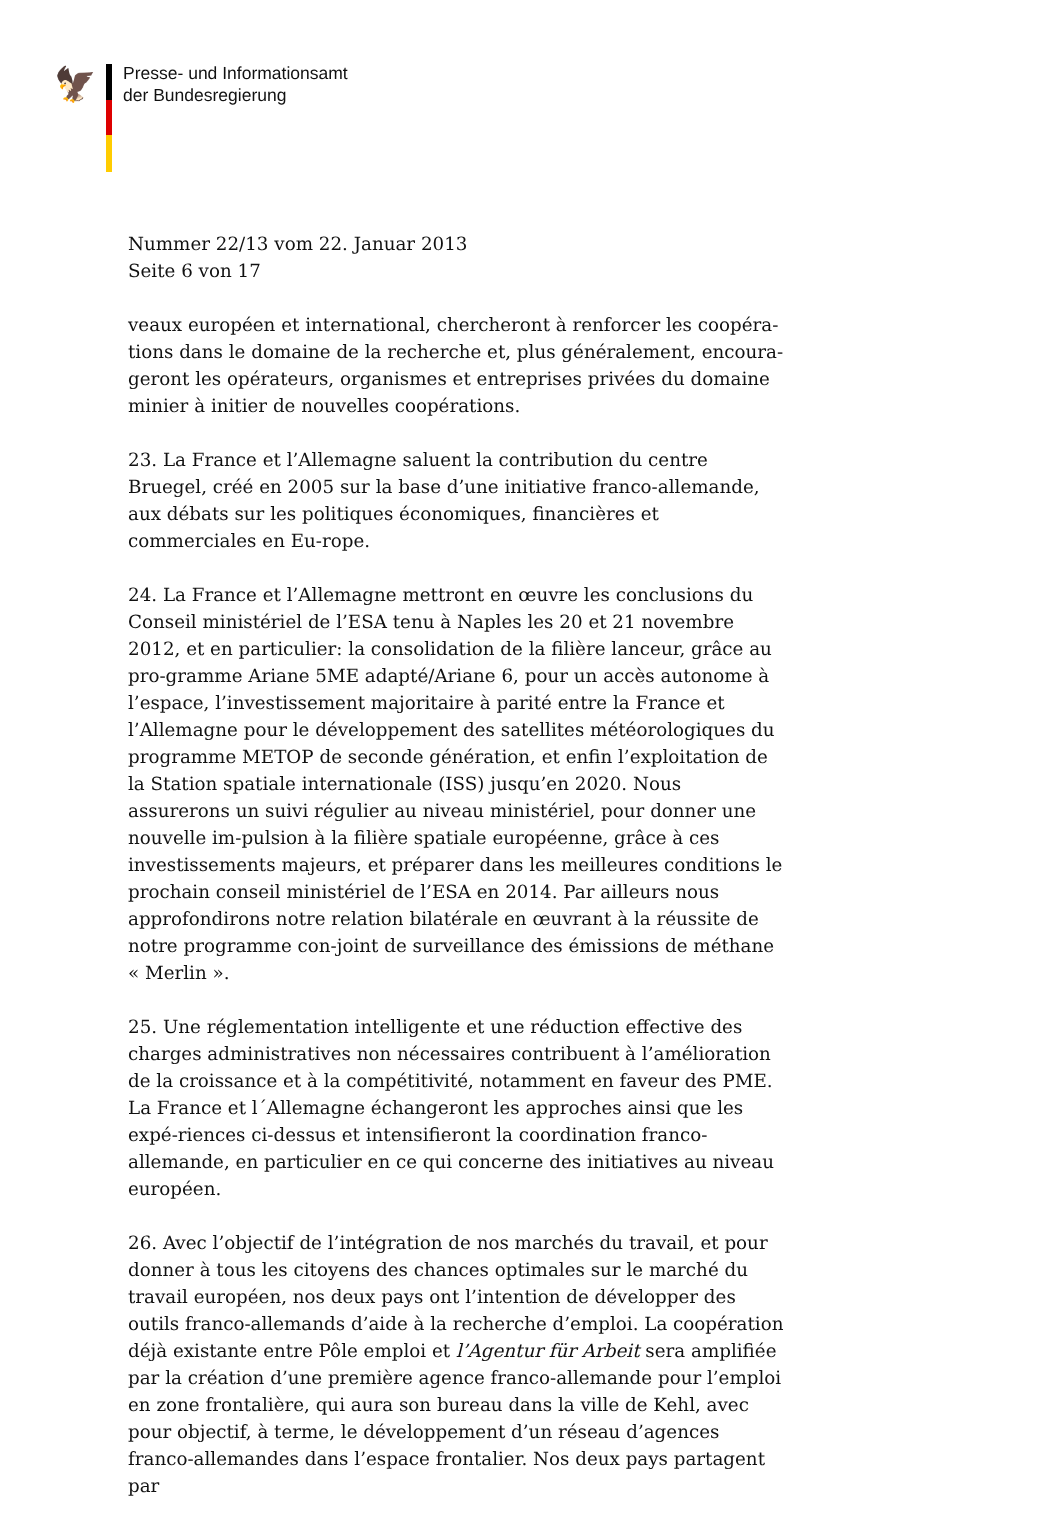🦅
Presse- und Informationsamt
der Bundesregierung
Nummer 22/13 vom 22. Januar 2013
Seite 6 von 17
veaux européen et international, chercheront à renforcer les coopéra-tions dans le domaine de la recherche et, plus généralement, encoura-geront les opérateurs, organismes et entreprises privées du domaine minier à initier de nouvelles coopérations.
23. La France et l’Allemagne saluent la contribution du centre Bruegel, créé en 2005 sur la base d’une initiative franco-allemande, aux débats sur les politiques économiques, financières et commerciales en Eu-rope.
24. La France et l’Allemagne mettront en œuvre les conclusions du Conseil ministériel de l’ESA tenu à Naples les 20 et 21 novembre 2012, et en particulier: la consolidation de la filière lanceur, grâce au pro-gramme Ariane 5ME adapté/Ariane 6, pour un accès autonome à l’espace, l’investissement majoritaire à parité entre la France et l’Allemagne pour le développement des satellites météorologiques du programme METOP de seconde génération, et enfin l’exploitation de la Station spatiale internationale (ISS) jusqu’en 2020. Nous assurerons un suivi régulier au niveau ministériel, pour donner une nouvelle im-pulsion à la filière spatiale européenne, grâce à ces investissements majeurs, et préparer dans les meilleures conditions le prochain conseil ministériel de l’ESA en 2014. Par ailleurs nous approfondirons notre relation bilatérale en œuvrant à la réussite de notre programme con-joint de surveillance des émissions de méthane « Merlin ».
25. Une réglementation intelligente et une réduction effective des charges administratives non nécessaires contribuent à l’amélioration de la croissance et à la compétitivité, notamment en faveur des PME. La France et l´Allemagne échangeront les approches ainsi que les expé-riences ci-dessus et intensifieront la coordination franco-allemande, en particulier en ce qui concerne des initiatives au niveau européen.
26. Avec l’objectif de l’intégration de nos marchés du travail, et pour donner à tous les citoyens des chances optimales sur le marché du travail européen, nos deux pays ont l’intention de développer des outils franco-allemands d’aide à la recherche d’emploi. La coopération déjà existante entre Pôle emploi et l’Agentur für Arbeit sera amplifiée par la création d’une première agence franco-allemande pour l’emploi en zone frontalière, qui aura son bureau dans la ville de Kehl, avec pour objectif, à terme, le développement d’un réseau d’agences franco-allemandes dans l’espace frontalier. Nos deux pays partagent par